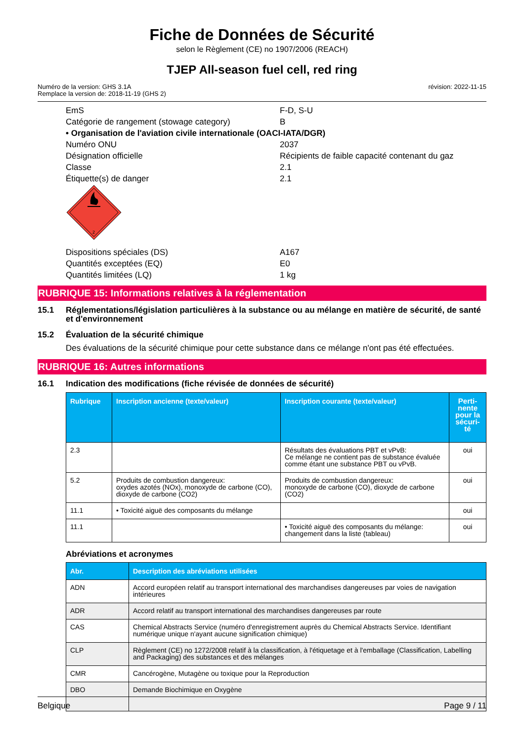Fiche de Données de Sécurité
selon le Règlement (CE) no 1907/2006 (REACH)
TJEP All-season fuel cell, red ring
Numéro de la version: GHS 3.1A
Remplace la version de: 2018-11-19 (GHS 2)
révision: 2022-11-15
EmS F-D, S-U
Catégorie de rangement (stowage category) B
• Organisation de l'aviation civile internationale (OACI-IATA/DGR)
Numéro ONU 2037
Désignation officielle Récipients de faible capacité contenant du gaz
Classe 2.1
Étiquette(s) de danger 2.1
2
Dispositions spéciales (DS) A167
Quantités exceptées (EQ) E0
Quantités limitées (LQ) 1 kg
RUBRIQUE 15: Informations relatives à la réglementation
15.1 Réglementations/législation particulières à la substance ou au mélange en matière de sécurité, de santé et d'environnement
15.2 Évaluation de la sécurité chimique
Des évaluations de la sécurité chimique pour cette substance dans ce mélange n'ont pas été effectuées.
RUBRIQUE 16: Autres informations
16.1 Indication des modifications (fiche révisée de données de sécurité)
| Rubrique | Inscription ancienne (texte/valeur) | Inscription courante (texte/valeur) | Perti- nente pour la sécuri- té |
| --- | --- | --- | --- |
| 2.3 | | Résultats des évaluations PBT et vPvB: Ce mélange ne contient pas de substance évaluée comme étant une substance PBT ou vPvB. | oui |
| 5.2 | Produits de combustion dangereux: oxydes azotés (NOx), monoxyde de carbone (CO), dioxyde de carbone (CO2) | Produits de combustion dangereux: monoxyde de carbone (CO), dioxyde de carbone (CO2) | oui |
| 11.1 | • Toxicité aiguë des composants du mélange | | oui |
| 11.1 | | • Toxicité aiguë des composants du mélange: changement dans la liste (tableau) | oui |
Abréviations et acronymes
| Abr. | Description des abréviations utilisées |
| --- | --- |
| ADN | Accord européen relatif au transport international des marchandises dangereuses par voies de navigation intérieures |
| ADR | Accord relatif au transport international des marchandises dangereuses par route |
| CAS | Chemical Abstracts Service (numéro d'enregistrement auprès du Chemical Abstracts Service. Identifiant numérique unique n'ayant aucune signification chimique) |
| CLP | Règlement (CE) no 1272/2008 relatif à la classification, à l'étiquetage et à l'emballage (Classification, Labelling and Packaging) des substances et des mélanges |
| CMR | Cancérogène, Mutagène ou toxique pour la Reproduction |
| DBO | Demande Biochimique en Oxygène |
Belgique Page 9 / 11